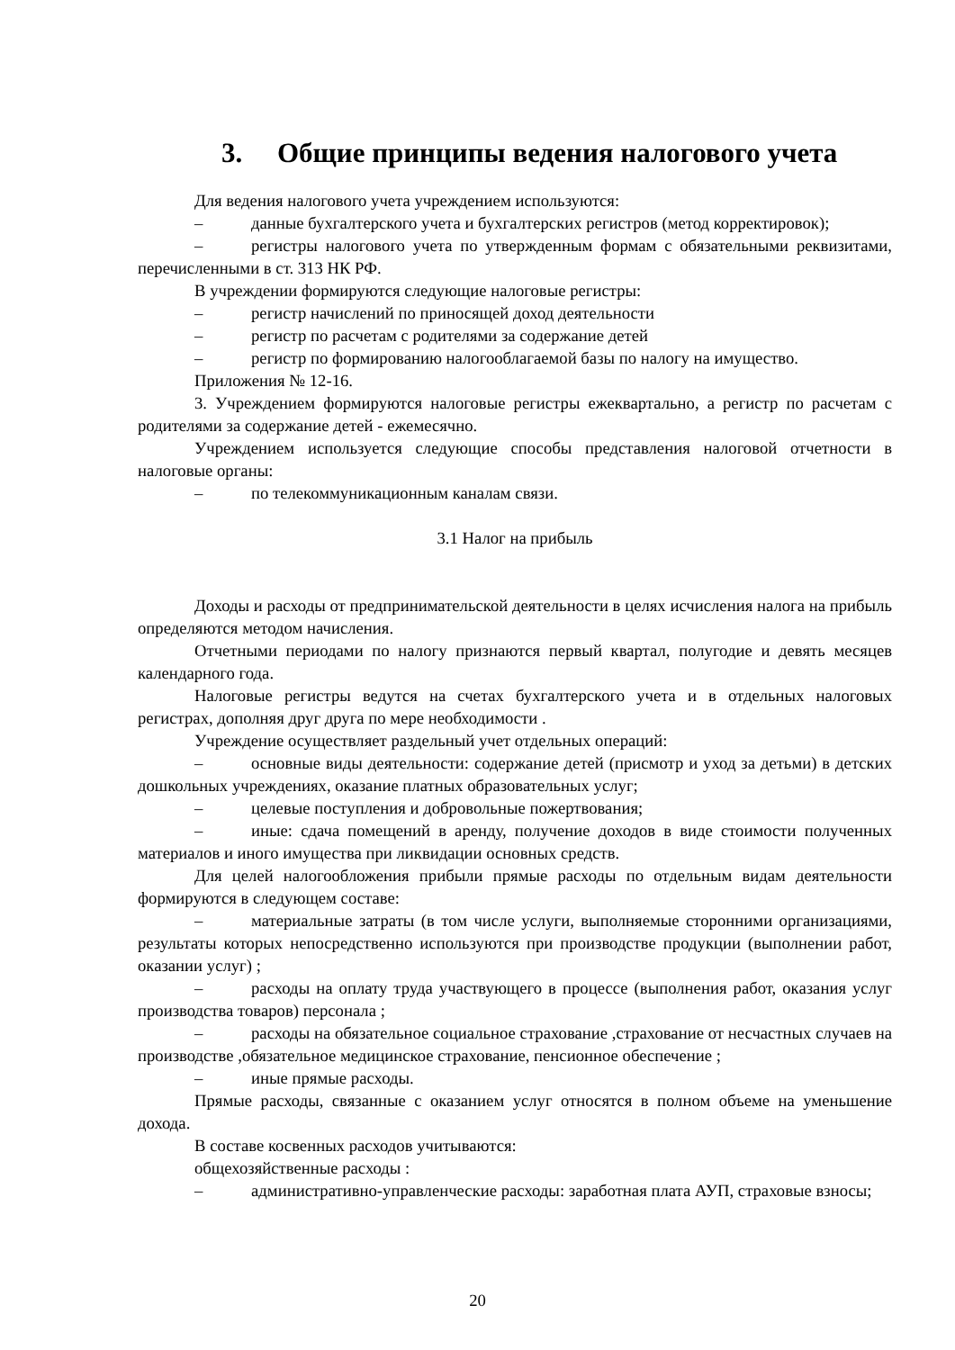3. Общие принципы ведения налогового учета
Для ведения налогового учета учреждением используются:
– данные бухгалтерского учета и бухгалтерских регистров (метод корректировок);
– регистры налогового учета по утвержденным формам с обязательными реквизитами, перечисленными в ст. 313 НК РФ.
В учреждении формируются следующие налоговые регистры:
– регистр начислений по приносящей доход деятельности
– регистр по расчетам с родителями за содержание детей
– регистр по формированию налогооблагаемой базы по налогу на имущество.
Приложения № 12-16.
3. Учреждением формируются налоговые регистры ежеквартально, а регистр по расчетам с родителями за содержание детей - ежемесячно.
Учреждением используется следующие способы представления налоговой отчетности в налоговые органы:
– по телекоммуникационным каналам связи.
3.1 Налог на прибыль
Доходы и расходы от предпринимательской деятельности в целях исчисления налога на прибыль определяются методом начисления.
Отчетными периодами по налогу признаются первый квартал, полугодие и девять месяцев календарного года.
Налоговые регистры ведутся на счетах бухгалтерского учета и в отдельных налоговых регистрах, дополняя друг друга по мере необходимости .
Учреждение осуществляет раздельный учет отдельных операций:
– основные виды деятельности: содержание детей (присмотр и уход за детьми) в детских дошкольных учреждениях, оказание платных образовательных услуг;
– целевые поступления и добровольные пожертвования;
– иные: сдача помещений в аренду, получение доходов в виде стоимости полученных материалов и иного имущества при ликвидации основных средств.
Для целей налогообложения прибыли прямые расходы по отдельным видам деятельности формируются в следующем составе:
– материальные затраты (в том числе услуги, выполняемые сторонними организациями, результаты которых непосредственно используются при производстве продукции (выполнении работ, оказании услуг) ;
– расходы на оплату труда участвующего в процессе (выполнения работ, оказания услуг производства товаров) персонала ;
– расходы на обязательное социальное страхование ,страхование от несчастных случаев на производстве ,обязательное медицинское страхование, пенсионное обеспечение ;
– иные прямые расходы.
Прямые расходы, связанные с оказанием услуг относятся в полном объеме на уменьшение дохода.
В составе косвенных расходов учитываются:
общехозяйственные расходы :
– административно-управленческие расходы: заработная плата АУП, страховые взносы;
20